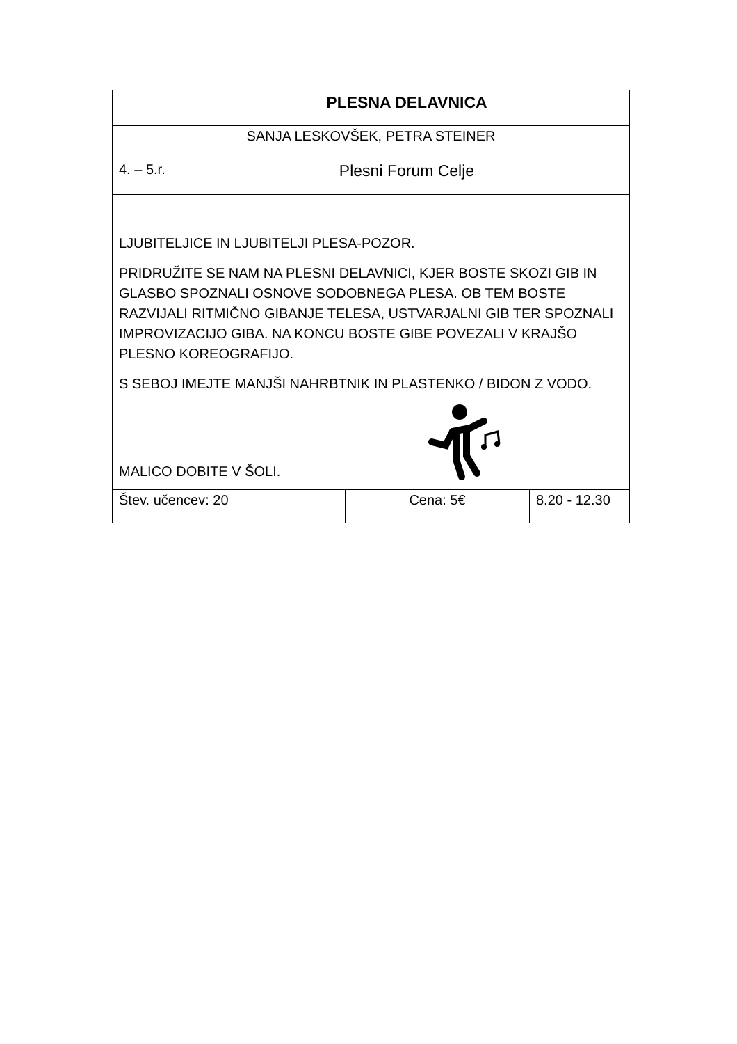| | PLESNA DELAVNICA | | |
| SANJA LESKOVŠEK, PETRA STEINER | | | |
| 4. – 5.r. | Plesni Forum Celje | | |
| LJUBITELJICE IN LJUBITELJI PLESA-POZOR. PRIDRUŽITE SE NAM NA PLESNI DELAVNICI, KJER BOSTE SKOZI GIB IN GLASBO SPOZNALI OSNOVE SODOBNEGA PLESA. OB TEM BOSTE RAZVIJALI RITMIČNO GIBANJE TELESA, USTVARJALNI GIB TER SPOZNALI IMPROVIZACIJO GIBA. NA KONCU BOSTE GIBE POVEZALI V KRAJŠO PLESNO KOREOGRAFIJO. S SEBOJ IMEJTE MANJŠI NAHRBTNIK IN PLASTENKO / BIDON Z VODO. MALICO DOBITE V ŠOLI. | | | |
| Štev. učencev: 20 | | Cena: 5€ | 8.20 - 12.30 |